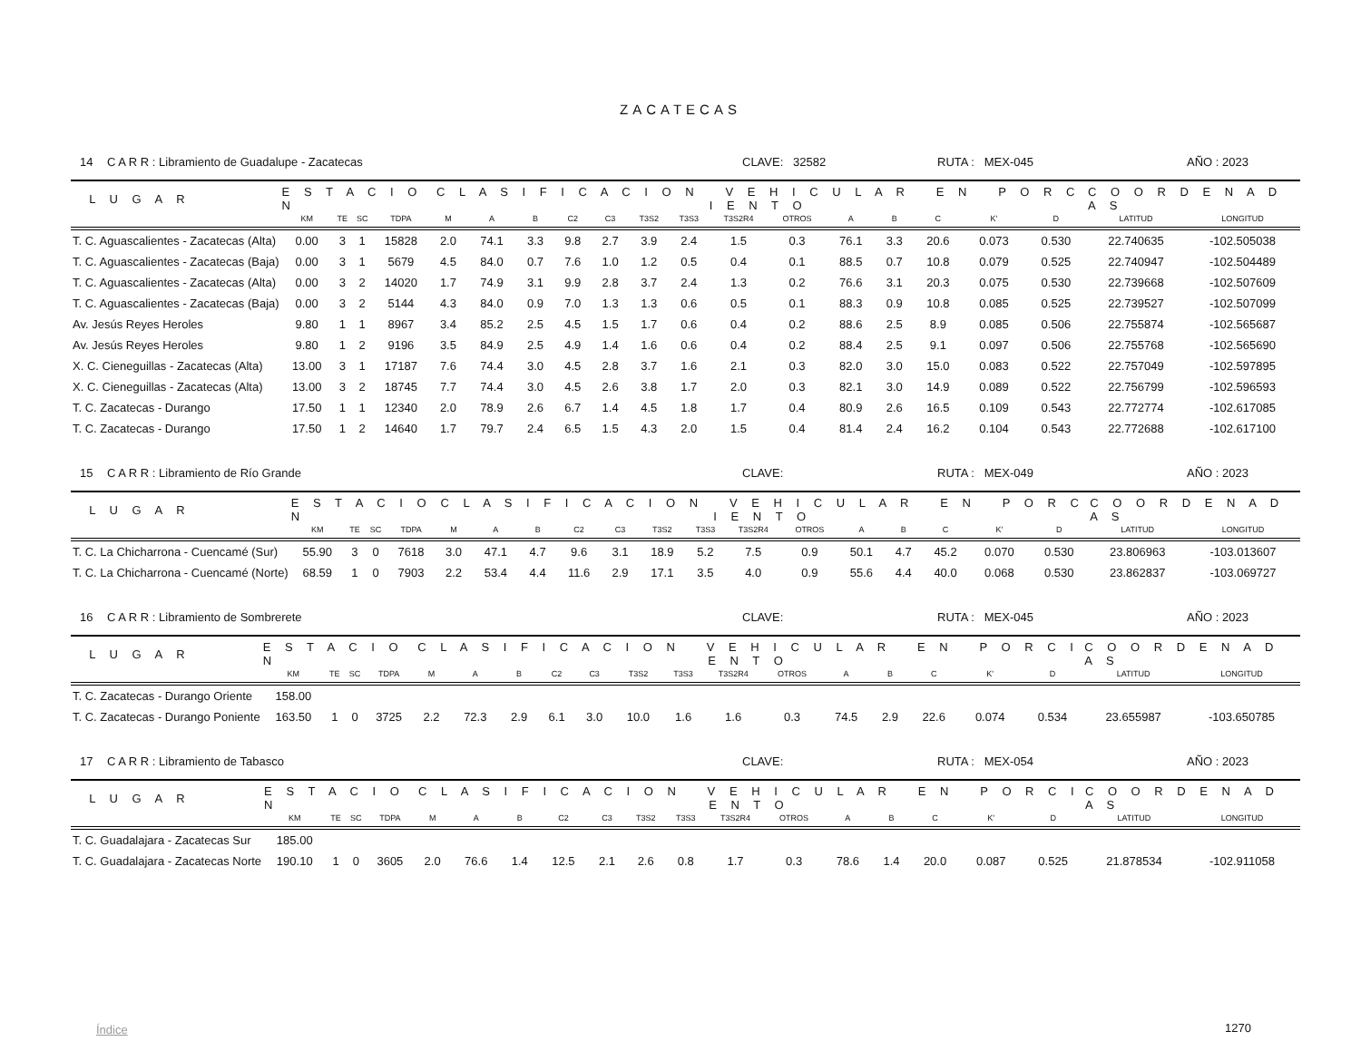ZACATECAS
14 C A R R : Libramiento de Guadalupe - Zacatecas CLAVE: 32582 RUTA : MEX-045 AÑO : 2023
| L U G A R | E S T A C I O N | | | | C L A S I F I C A C I O N V E H I C U L A R E N P O R C I E N T O | | | | | | | | | | | | | | C O O R D E N A D A S | |
| --- | --- | --- | --- | --- | --- | --- | --- | --- | --- | --- | --- | --- | --- | --- | --- | --- | --- | --- | --- | --- |
| | KM | TE | SC | TDPA | M | A | B | C2 | C3 | T3S2 | T3S3 | T3S2R4 | OTROS | A | B | C | K' | D | LATITUD | LONGITUD |
| T. C. Aguascalientes - Zacatecas (Alta) | 0.00 | 3 | 1 | 15828 | 2.0 | 74.1 | 3.3 | 9.8 | 2.7 | 3.9 | 2.4 | 1.5 | 0.3 | 76.1 | 3.3 | 20.6 | 0.073 | 0.530 | 22.740635 | -102.505038 |
| T. C. Aguascalientes - Zacatecas (Baja) | 0.00 | 3 | 1 | 5679 | 4.5 | 84.0 | 0.7 | 7.6 | 1.0 | 1.2 | 0.5 | 0.4 | 0.1 | 88.5 | 0.7 | 10.8 | 0.079 | 0.525 | 22.740947 | -102.504489 |
| T. C. Aguascalientes - Zacatecas (Alta) | 0.00 | 3 | 2 | 14020 | 1.7 | 74.9 | 3.1 | 9.9 | 2.8 | 3.7 | 2.4 | 1.3 | 0.2 | 76.6 | 3.1 | 20.3 | 0.075 | 0.530 | 22.739668 | -102.507609 |
| T. C. Aguascalientes - Zacatecas (Baja) | 0.00 | 3 | 2 | 5144 | 4.3 | 84.0 | 0.9 | 7.0 | 1.3 | 1.3 | 0.6 | 0.5 | 0.1 | 88.3 | 0.9 | 10.8 | 0.085 | 0.525 | 22.739527 | -102.507099 |
| Av. Jesús Reyes Heroles | 9.80 | 1 | 1 | 8967 | 3.4 | 85.2 | 2.5 | 4.5 | 1.5 | 1.7 | 0.6 | 0.4 | 0.2 | 88.6 | 2.5 | 8.9 | 0.085 | 0.506 | 22.755874 | -102.565687 |
| Av. Jesús Reyes Heroles | 9.80 | 1 | 2 | 9196 | 3.5 | 84.9 | 2.5 | 4.9 | 1.4 | 1.6 | 0.6 | 0.4 | 0.2 | 88.4 | 2.5 | 9.1 | 0.097 | 0.506 | 22.755768 | -102.565690 |
| X. C. Cieneguillas - Zacatecas (Alta) | 13.00 | 3 | 1 | 17187 | 7.6 | 74.4 | 3.0 | 4.5 | 2.8 | 3.7 | 1.6 | 2.1 | 0.3 | 82.0 | 3.0 | 15.0 | 0.083 | 0.522 | 22.757049 | -102.597895 |
| X. C. Cieneguillas - Zacatecas (Alta) | 13.00 | 3 | 2 | 18745 | 7.7 | 74.4 | 3.0 | 4.5 | 2.6 | 3.8 | 1.7 | 2.0 | 0.3 | 82.1 | 3.0 | 14.9 | 0.089 | 0.522 | 22.756799 | -102.596593 |
| T. C. Zacatecas - Durango | 17.50 | 1 | 1 | 12340 | 2.0 | 78.9 | 2.6 | 6.7 | 1.4 | 4.5 | 1.8 | 1.7 | 0.4 | 80.9 | 2.6 | 16.5 | 0.109 | 0.543 | 22.772774 | -102.617085 |
| T. C. Zacatecas - Durango | 17.50 | 1 | 2 | 14640 | 1.7 | 79.7 | 2.4 | 6.5 | 1.5 | 4.3 | 2.0 | 1.5 | 0.4 | 81.4 | 2.4 | 16.2 | 0.104 | 0.543 | 22.772688 | -102.617100 |
15 C A R R : Libramiento de Río Grande CLAVE: RUTA : MEX-049 AÑO : 2023
| L U G A R | E S T A C I O N | | | | C L A S I F I C A C I O N V E H I C U L A R E N P O R C I E N T O | | | | | | | | | | | | | | C O O R D E N A D A S | |
| --- | --- | --- | --- | --- | --- | --- | --- | --- | --- | --- | --- | --- | --- | --- | --- | --- | --- | --- | --- | --- |
| | KM | TE | SC | TDPA | M | A | B | C2 | C3 | T3S2 | T3S3 | T3S2R4 | OTROS | A | B | C | K' | D | LATITUD | LONGITUD |
| T. C. La Chicharrona - Cuencamé (Sur) | 55.90 | 3 | 0 | 7618 | 3.0 | 47.1 | 4.7 | 9.6 | 3.1 | 18.9 | 5.2 | 7.5 | 0.9 | 50.1 | 4.7 | 45.2 | 0.070 | 0.530 | 23.806963 | -103.013607 |
| T. C. La Chicharrona - Cuencamé (Norte) | 68.59 | 1 | 0 | 7903 | 2.2 | 53.4 | 4.4 | 11.6 | 2.9 | 17.1 | 3.5 | 4.0 | 0.9 | 55.6 | 4.4 | 40.0 | 0.068 | 0.530 | 23.862837 | -103.069727 |
16 C A R R : Libramiento de Sombrerete CLAVE: RUTA : MEX-045 AÑO : 2023
| L U G A R | E S T A C I O N | | | | C L A S I F I C A C I O N V E H I C U L A R E N P O R C I E N T O | | | | | | | | | | | | | | C O O R D E N A D A S | |
| --- | --- | --- | --- | --- | --- | --- | --- | --- | --- | --- | --- | --- | --- | --- | --- | --- | --- | --- | --- | --- |
| | KM | TE | SC | TDPA | M | A | B | C2 | C3 | T3S2 | T3S3 | T3S2R4 | OTROS | A | B | C | K' | D | LATITUD | LONGITUD |
| T. C. Zacatecas - Durango Oriente | 158.00 | | | | | | | | | | | | | | | | | | | |
| T. C. Zacatecas - Durango Poniente | 163.50 | 1 | 0 | 3725 | 2.2 | 72.3 | 2.9 | 6.1 | 3.0 | 10.0 | 1.6 | 1.6 | 0.3 | 74.5 | 2.9 | 22.6 | 0.074 | 0.534 | 23.655987 | -103.650785 |
17 C A R R : Libramiento de Tabasco CLAVE: RUTA : MEX-054 AÑO : 2023
| L U G A R | E S T A C I O N | | | | C L A S I F I C A C I O N V E H I C U L A R E N P O R C I E N T O | | | | | | | | | | | | | | C O O R D E N A D A S | |
| --- | --- | --- | --- | --- | --- | --- | --- | --- | --- | --- | --- | --- | --- | --- | --- | --- | --- | --- | --- | --- |
| | KM | TE | SC | TDPA | M | A | B | C2 | C3 | T3S2 | T3S3 | T3S2R4 | OTROS | A | B | C | K' | D | LATITUD | LONGITUD |
| T. C. Guadalajara - Zacatecas Sur | 185.00 | | | | | | | | | | | | | | | | | | | |
| T. C. Guadalajara - Zacatecas Norte | 190.10 | 1 | 0 | 3605 | 2.0 | 76.6 | 1.4 | 12.5 | 2.1 | 2.6 | 0.8 | 1.7 | 0.3 | 78.6 | 1.4 | 20.0 | 0.087 | 0.525 | 21.878534 | -102.911058 |
Índice 1270